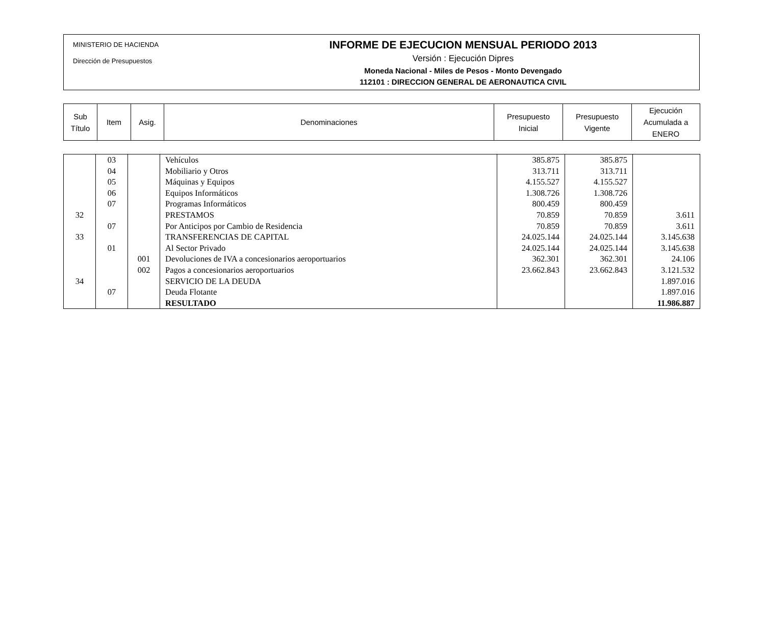MINISTERIO DE HACIENDA
Dirección de Presupuestos
INFORME DE EJECUCION MENSUAL PERIODO 2013
Versión : Ejecución Dipres
Moneda Nacional - Miles de Pesos - Monto Devengado
112101 : DIRECCION GENERAL DE AERONAUTICA CIVIL
| Sub Título | Item | Asig. | Denominaciones | Presupuesto Inicial | Presupuesto Vigente | Ejecución Acumulada a ENERO |
| | 03 | | Vehículos | 385.875 | 385.875 | |
| | 04 | | Mobiliario y Otros | 313.711 | 313.711 | |
| | 05 | | Máquinas y Equipos | 4.155.527 | 4.155.527 | |
| | 06 | | Equipos Informáticos | 1.308.726 | 1.308.726 | |
| | 07 | | Programas Informáticos | 800.459 | 800.459 | |
| 32 | | | PRESTAMOS | 70.859 | 70.859 | 3.611 |
| | 07 | | Por Anticipos por Cambio de Residencia | 70.859 | 70.859 | 3.611 |
| 33 | | | TRANSFERENCIAS DE CAPITAL | 24.025.144 | 24.025.144 | 3.145.638 |
| | 01 | | Al Sector Privado | 24.025.144 | 24.025.144 | 3.145.638 |
| | | 001 | Devoluciones de IVA a concesionarios aeroportuarios | 362.301 | 362.301 | 24.106 |
| | | 002 | Pagos a concesionarios aeroportuarios | 23.662.843 | 23.662.843 | 3.121.532 |
| 34 | | | SERVICIO DE LA DEUDA | | | 1.897.016 |
| | 07 | | Deuda Flotante | | | 1.897.016 |
| | | | RESULTADO | | | 11.986.887 |